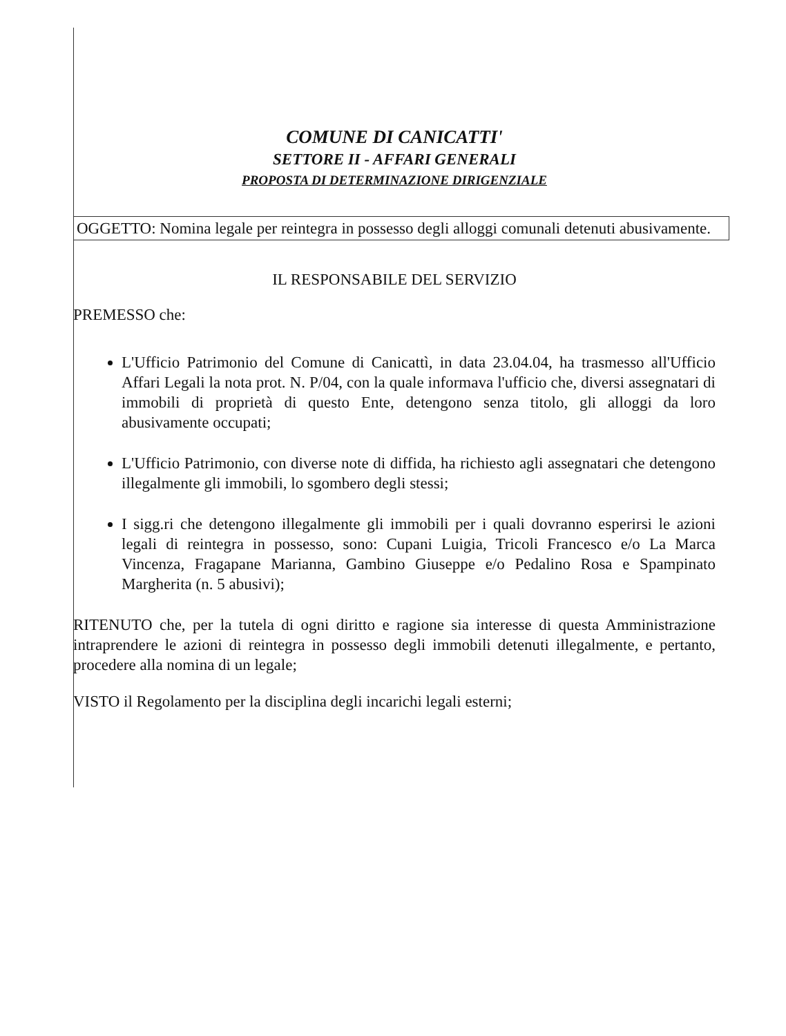COMUNE DI CANICATTI'
SETTORE II - AFFARI GENERALI
PROPOSTA DI DETERMINAZIONE DIRIGENZIALE
OGGETTO: Nomina legale per reintegra in possesso degli alloggi comunali detenuti abusivamente.
IL RESPONSABILE DEL SERVIZIO
PREMESSO che:
L'Ufficio Patrimonio del Comune di Canicattì, in data 23.04.04, ha trasmesso all'Ufficio Affari Legali la nota prot. N. P/04, con la quale informava l'ufficio che, diversi assegnatari di immobili di proprietà di questo Ente, detengono senza titolo, gli alloggi da loro abusivamente occupati;
L'Ufficio Patrimonio, con diverse note di diffida, ha richiesto agli assegnatari che detengono illegalmente gli immobili, lo sgombero degli stessi;
I sigg.ri che detengono illegalmente gli immobili per i quali dovranno esperirsi le azioni legali di reintegra in possesso, sono: Cupani Luigia, Tricoli Francesco e/o La Marca Vincenza, Fragapane Marianna, Gambino Giuseppe e/o Pedalino Rosa e Spampinato Margherita (n. 5 abusivi);
RITENUTO che, per la tutela di ogni diritto e ragione sia interesse di questa Amministrazione intraprendere le azioni di reintegra in possesso degli immobili detenuti illegalmente, e pertanto, procedere alla nomina di un legale;
VISTO il Regolamento per la disciplina degli incarichi legali esterni;